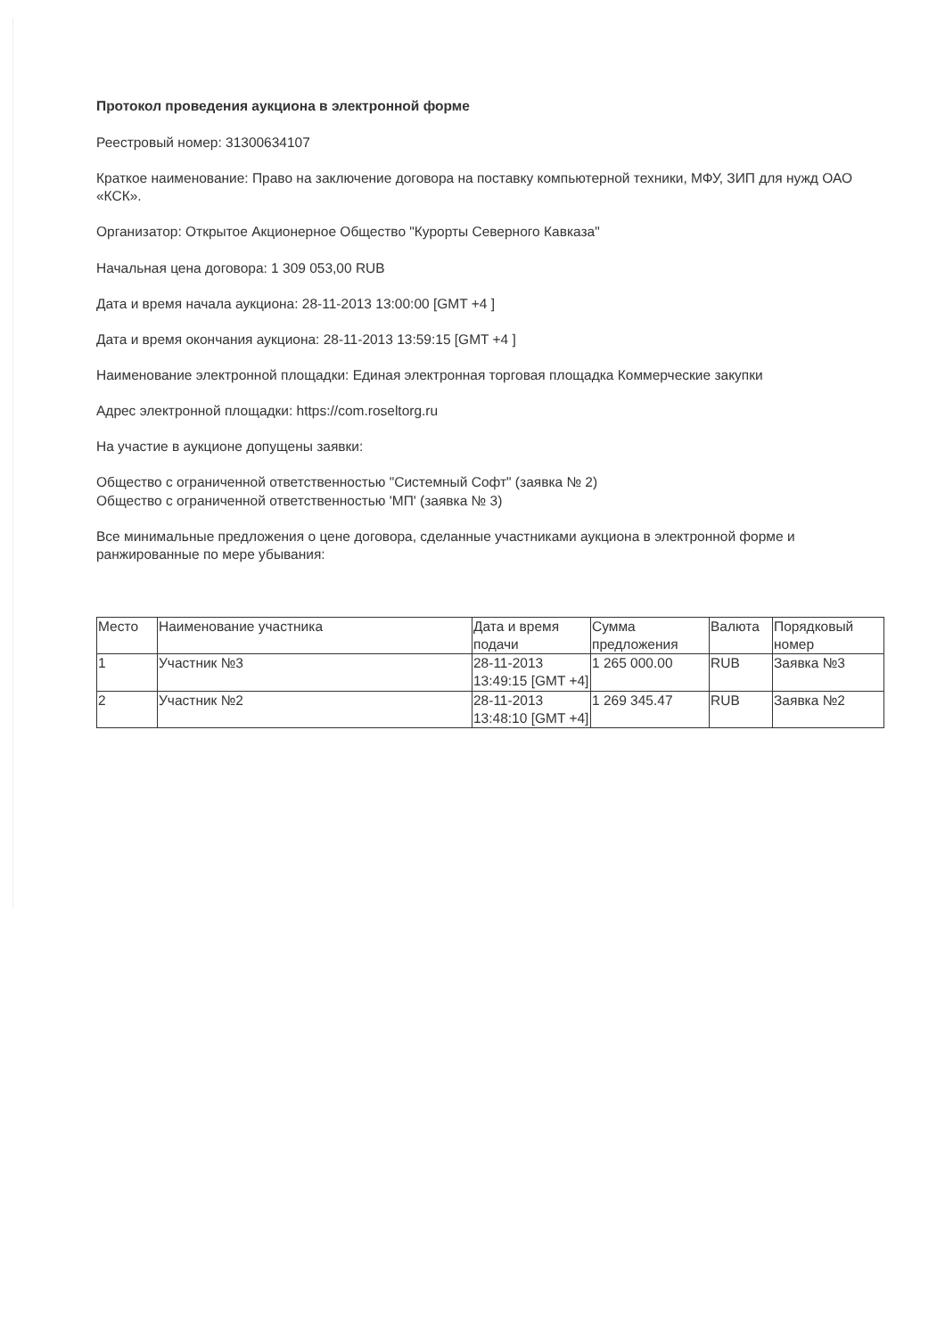Протокол проведения аукциона в электронной форме
Реестровый номер: 31300634107
Краткое наименование: Право на заключение договора на поставку компьютерной техники, МФУ, ЗИП для нужд ОАО «КСК».
Организатор: Открытое Акционерное Общество "Курорты Северного Кавказа"
Начальная цена договора: 1 309 053,00 RUB
Дата и время начала аукциона: 28-11-2013 13:00:00 [GMT +4 ]
Дата и время окончания аукциона: 28-11-2013 13:59:15 [GMT +4 ]
Наименование электронной площадки: Единая электронная торговая площадка Коммерческие закупки
Адрес электронной площадки: https://com.roseltorg.ru
На участие в аукционе допущены заявки:
Общество с ограниченной ответственностью "Системный Софт" (заявка № 2)
Общество с ограниченной ответственностью 'МП' (заявка № 3)
Все минимальные предложения о цене договора, сделанные участниками аукциона в электронной форме и ранжированные по мере убывания:
| Место | Наименование участника | Дата и время подачи | Сумма предложения | Валюта | Порядковый номер |
| 1 | Участник №3 | 28-11-2013 13:49:15 [GMT +4] | 1 265 000.00 | RUB | Заявка №3 |
| 2 | Участник №2 | 28-11-2013 13:48:10 [GMT +4] | 1 269 345.47 | RUB | Заявка №2 |